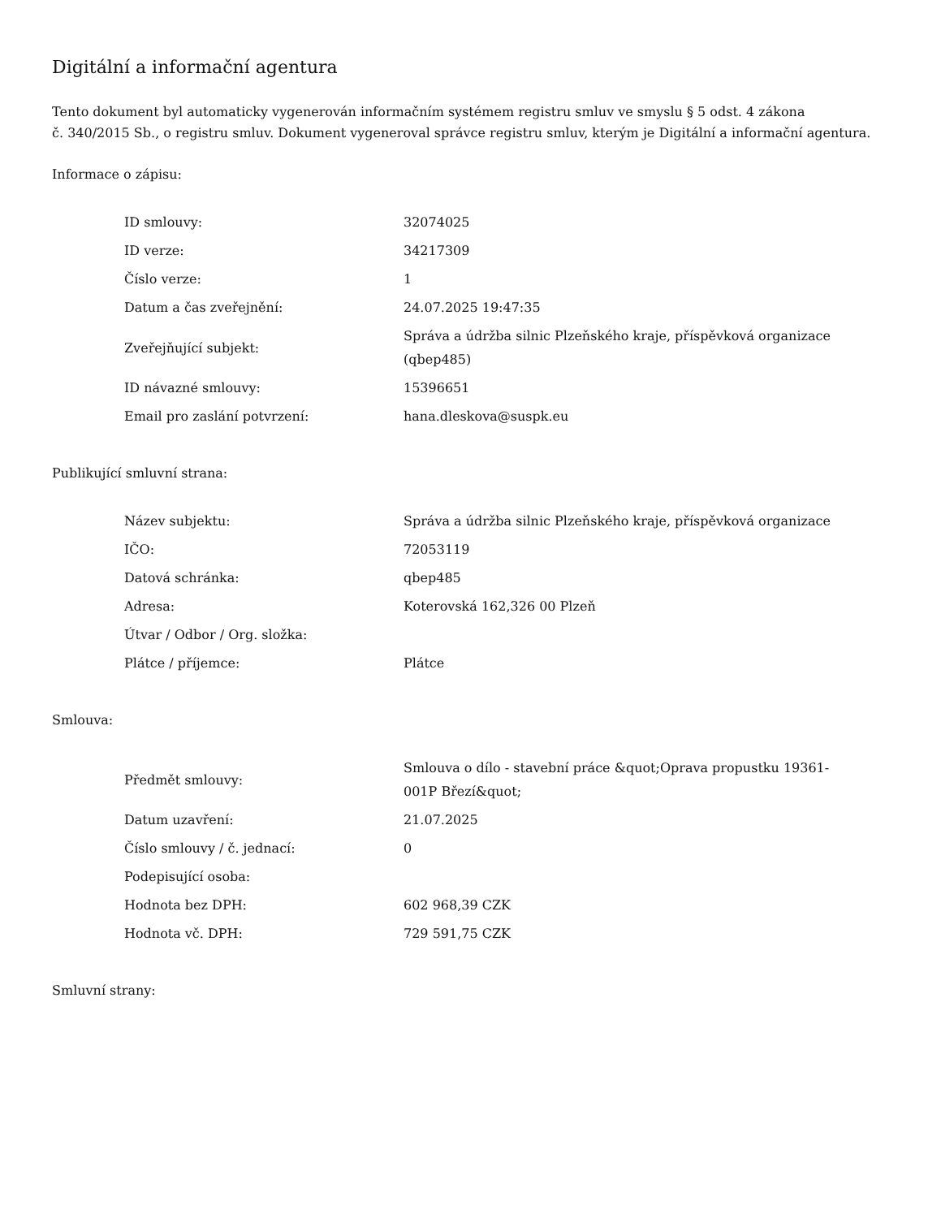Digitální a informační agentura
Tento dokument byl automaticky vygenerován informačním systémem registru smluv ve smyslu § 5 odst. 4 zákona
č. 340/2015 Sb., o registru smluv. Dokument vygeneroval správce registru smluv, kterým je Digitální a informační agentura.
Informace o zápisu:
| ID smlouvy: | 32074025 |
| ID verze: | 34217309 |
| Číslo verze: | 1 |
| Datum a čas zveřejnění: | 24.07.2025 19:47:35 |
| Zveřejňující subjekt: | Správa a údržba silnic Plzeňského kraje, příspěvková organizace (qbep485) |
| ID návazné smlouvy: | 15396651 |
| Email pro zaslání potvrzení: | hana.dleskova@suspk.eu |
Publikující smluvní strana:
| Název subjektu: | Správa a údržba silnic Plzeňského kraje, příspěvková organizace |
| IČO: | 72053119 |
| Datová schránka: | qbep485 |
| Adresa: | Koterovská 162,326 00 Plzeň |
| Útvar / Odbor / Org. složka: | |
| Plátce / příjemce: | Plátce |
Smlouva:
| Předmět smlouvy: | Smlouva o dílo - stavební práce &quot;Oprava propustku 19361-001P Březí&quot; |
| Datum uzavření: | 21.07.2025 |
| Číslo smlouvy / č. jednací: | 0 |
| Podepisující osoba: | |
| Hodnota bez DPH: | 602 968,39 CZK |
| Hodnota vč. DPH: | 729 591,75 CZK |
Smluvní strany: